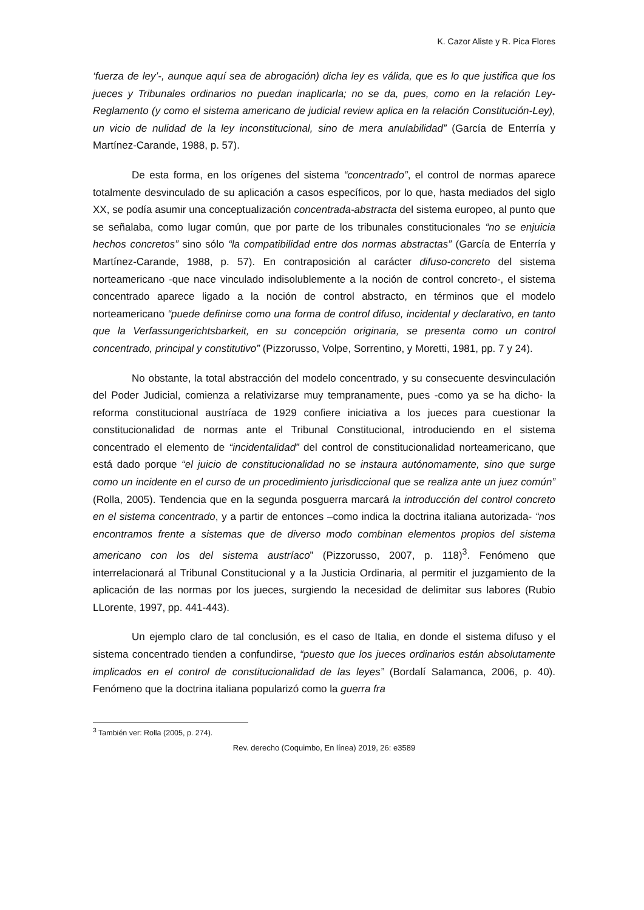K. Cazor Aliste y R. Pica Flores
‘fuerza de ley’-, aunque aquí sea de abrogación) dicha ley es válida, que es lo que justifica que los jueces y Tribunales ordinarios no puedan inaplicarla; no se da, pues, como en la relación Ley-Reglamento (y como el sistema americano de judicial review aplica en la relación Constitución-Ley), un vicio de nulidad de la ley inconstitucional, sino de mera anulabilidad” (García de Enterría y Martínez-Carande, 1988, p. 57).
De esta forma, en los orígenes del sistema “concentrado”, el control de normas aparece totalmente desvinculado de su aplicación a casos específicos, por lo que, hasta mediados del siglo XX, se podía asumir una conceptualización concentrada-abstracta del sistema europeo, al punto que se señalaba, como lugar común, que por parte de los tribunales constitucionales “no se enjuicia hechos concretos” sino sólo “la compatibilidad entre dos normas abstractas” (García de Enterría y Martínez-Carande, 1988, p. 57). En contraposición al carácter difuso-concreto del sistema norteamericano -que nace vinculado indisolublemente a la noción de control concreto-, el sistema concentrado aparece ligado a la noción de control abstracto, en términos que el modelo norteamericano “puede definirse como una forma de control difuso, incidental y declarativo, en tanto que la Verfassungerichtsbarkeit, en su concepción originaria, se presenta como un control concentrado, principal y constitutivo” (Pizzorusso, Volpe, Sorrentino, y Moretti, 1981, pp. 7 y 24).
No obstante, la total abstracción del modelo concentrado, y su consecuente desvinculación del Poder Judicial, comienza a relativizarse muy tempranamente, pues -como ya se ha dicho- la reforma constitucional austríaca de 1929 confiere iniciativa a los jueces para cuestionar la constitucionalidad de normas ante el Tribunal Constitucional, introduciendo en el sistema concentrado el elemento de “incidentalidad” del control de constitucionalidad norteamericano, que está dado porque “el juicio de constitucionalidad no se instaura autónomamente, sino que surge como un incidente en el curso de un procedimiento jurisdiccional que se realiza ante un juez común” (Rolla, 2005). Tendencia que en la segunda posguerra marcará la introducción del control concreto en el sistema concentrado, y a partir de entonces –como indica la doctrina italiana autorizada- “nos encontramos frente a sistemas que de diverso modo combinan elementos propios del sistema americano con los del sistema austríaco” (Pizzorusso, 2007, p. 118)<sup>3</sup>. Fenómeno que interrelacionará al Tribunal Constitucional y a la Justicia Ordinaria, al permitir el juzgamiento de la aplicación de las normas por los jueces, surgiendo la necesidad de delimitar sus labores (Rubio LLorente, 1997, pp. 441-443).
Un ejemplo claro de tal conclusión, es el caso de Italia, en donde el sistema difuso y el sistema concentrado tienden a confundirse, “puesto que los jueces ordinarios están absolutamente implicados en el control de constitucionalidad de las leyes” (Bordalí Salamanca, 2006, p. 40). Fenómeno que la doctrina italiana popularizó como la guerra fra
<sup>3</sup> También ver: Rolla (2005, p. 274).
Rev. derecho (Coquimbo, En línea) 2019, 26: e3589